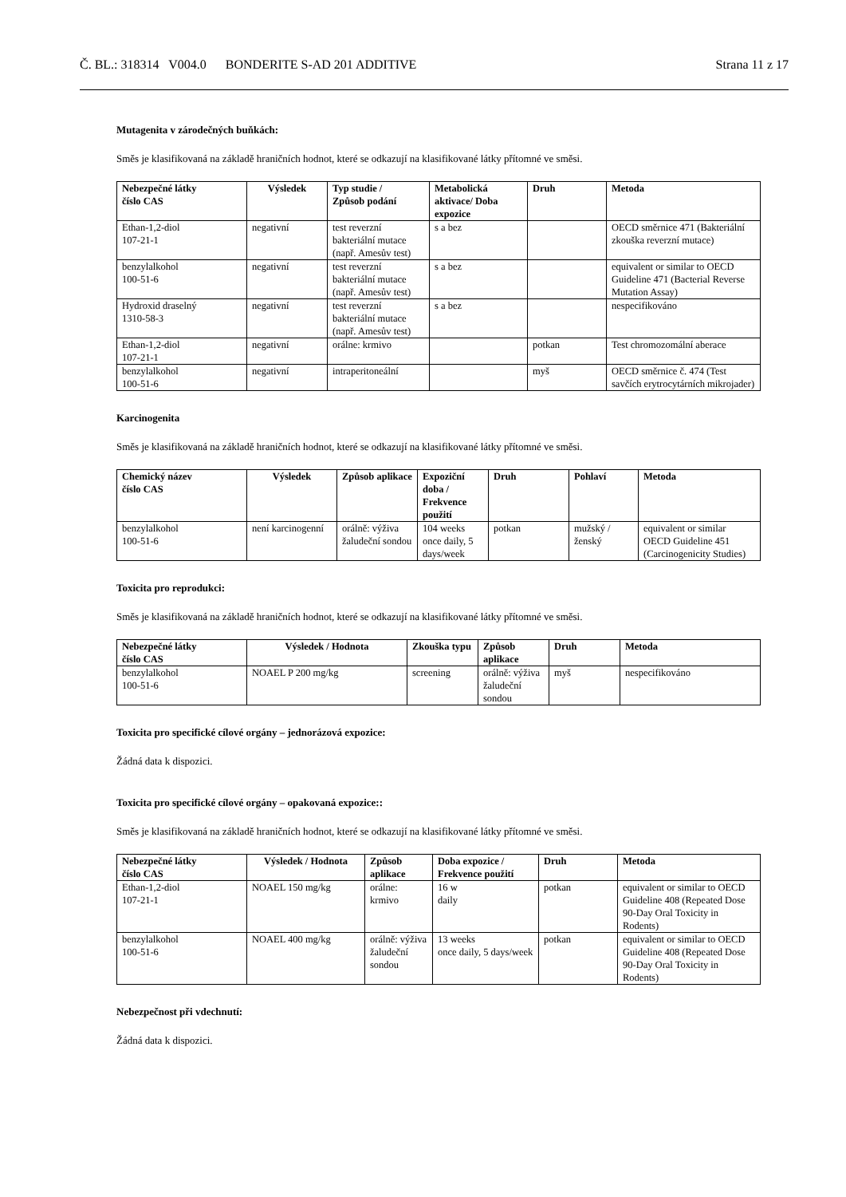Č. BL.: 318314 V004.0 BONDERITE S-AD 201 ADDITIVE Strana 11 z 17
Mutagenita v zárodečných buňkách:
Směs je klasifikovaná na základě hraničních hodnot, které se odkazují na klasifikované látky přítomné ve směsi.
| Nebezpečné látky číslo CAS | Výsledek | Typ studie / Způsob podání | Metabolická aktivace/ Doba expozice | Druh | Metoda |
| --- | --- | --- | --- | --- | --- |
| Ethan-1,2-diol 107-21-1 | negativní | test reverzní bakteriální mutace (např. Amesův test) | s a bez | | OECD směrnice 471 (Bakteriální zkouška reverzní mutace) |
| benzylalkohol 100-51-6 | negativní | test reverzní bakteriální mutace (např. Amesův test) | s a bez | | equivalent or similar to OECD Guideline 471 (Bacterial Reverse Mutation Assay) |
| Hydroxid draselný 1310-58-3 | negativní | test reverzní bakteriální mutace (např. Amesův test) | s a bez | | nespecifikováno |
| Ethan-1,2-diol 107-21-1 | negativní | orálne: krmivo | | potkan | Test chromozomální aberace |
| benzylalkohol 100-51-6 | negativní | intraperitoneální | | myš | OECD směrnice č. 474 (Test savčích erytrocytárních mikrojader) |
Karcinogenita
Směs je klasifikovaná na základě hraničních hodnot, které se odkazují na klasifikované látky přítomné ve směsi.
| Chemický název číslo CAS | Výsledek | Způsob aplikace | Expoziční doba / Frekvence použití | Druh | Pohlaví | Metoda |
| --- | --- | --- | --- | --- | --- | --- |
| benzylalkohol 100-51-6 | není karcinogenní | orálně: výživa žaludeční sondou | 104 weeks once daily, 5 days/week | potkan | mužský / ženský | equivalent or similar OECD Guideline 451 (Carcinogenicity Studies) |
Toxicita pro reprodukci:
Směs je klasifikovaná na základě hraničních hodnot, které se odkazují na klasifikované látky přítomné ve směsi.
| Nebezpečné látky číslo CAS | Výsledek / Hodnota | Zkouška typu | Způsob aplikace | Druh | Metoda |
| --- | --- | --- | --- | --- | --- |
| benzylalkohol 100-51-6 | NOAEL P 200 mg/kg | screening | orálně: výživa žaludeční sondou | myš | nespecifikováno |
Toxicita pro specifické cílové orgány – jednorázová expozice:
Žádná data k dispozici.
Toxicita pro specifické cílové orgány – opakovaná expozice::
Směs je klasifikovaná na základě hraničních hodnot, které se odkazují na klasifikované látky přítomné ve směsi.
| Nebezpečné látky číslo CAS | Výsledek / Hodnota | Způsob aplikace | Doba expozice / Frekvence použití | Druh | Metoda |
| --- | --- | --- | --- | --- | --- |
| Ethan-1,2-diol 107-21-1 | NOAEL 150 mg/kg | orálne: krmivo | 16 w daily | potkan | equivalent or similar to OECD Guideline 408 (Repeated Dose 90-Day Oral Toxicity in Rodents) |
| benzylalkohol 100-51-6 | NOAEL 400 mg/kg | orálně: výživa žaludeční sondou | 13 weeks once daily, 5 days/week | potkan | equivalent or similar to OECD Guideline 408 (Repeated Dose 90-Day Oral Toxicity in Rodents) |
Nebezpečnost při vdechnutí:
Žádná data k dispozici.